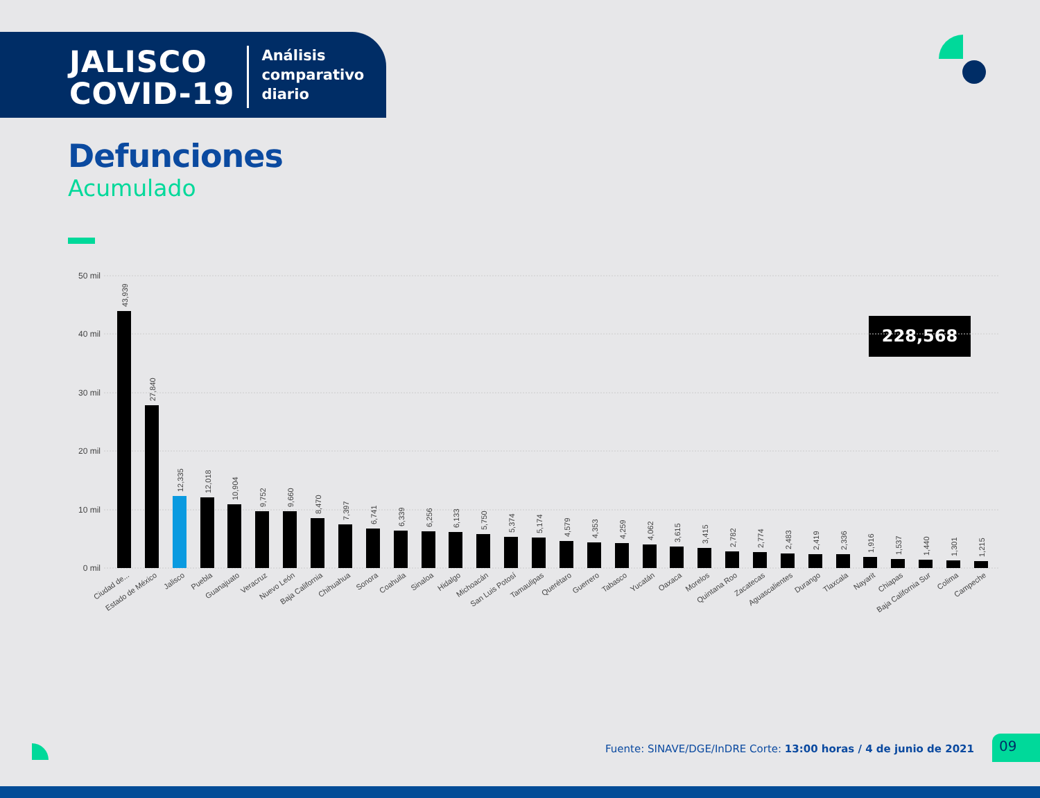JALISCO
COVID-19
Análisis
comparativo
diario
Defunciones
Acumulado
228,568
50 mil
40 mil
30 mil
20 mil
10 mil
0 mil
43,939
Ciudad de...
27,840
Estado de México
12,335
Jalisco
12,018
Puebla
10,904
Guanajuato
9,752
Veracruz
9,660
Nuevo León
8,470
Baja California
7,397
Chihuahua
6,741
Sonora
6,339
Coahuila
6,256
Sinaloa
6,133
Hidalgo
5,750
Michoacán
5,374
San Luis Potosí
5,174
Tamaulipas
4,579
Querétaro
4,353
Guerrero
4,259
Tabasco
4,062
Yucatán
3,615
Oaxaca
3,415
Morelos
2,782
Quintana Roo
2,774
Zacatecas
2,483
Aguascalientes
2,419
Durango
2,336
Tlaxcala
1,916
Nayarit
1,537
Chiapas
1,440
Baja California Sur
1,301
Colima
1,215
Campeche
Fuente: SINAVE/DGE/InDRE Corte: 13:00 horas / 4 de junio de 2021
09